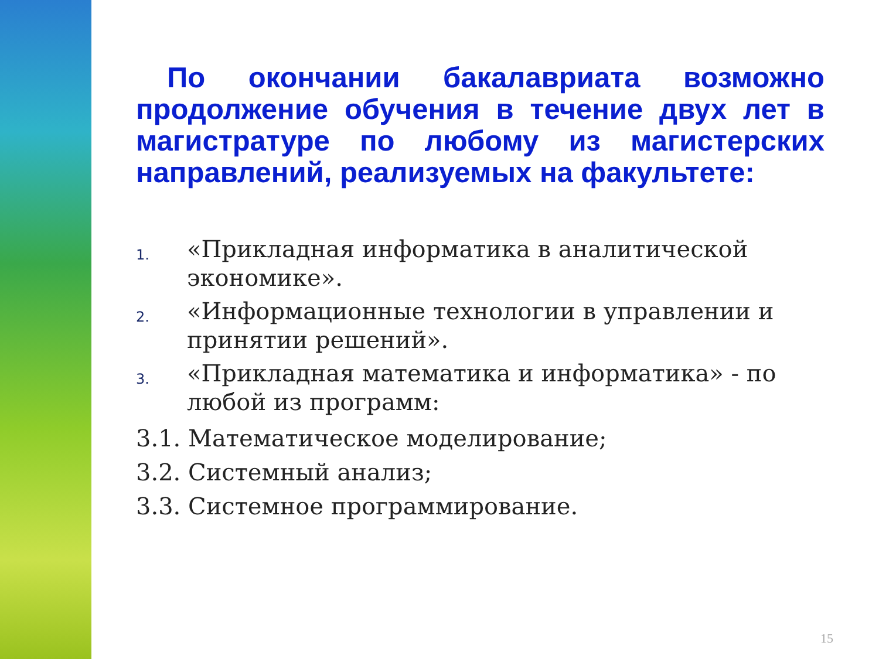По окончании бакалавриата возможно продолжение обучения в течение двух лет в магистратуре по любому из магистерских направлений, реализуемых на факультете:
1.
«Прикладная информатика в аналитической экономике».
2.
«Информационные технологии в управлении и принятии решений».
3.
«Прикладная математика и информатика» - по любой из программ:
3.1. Математическое моделирование;
3.2. Системный анализ;
3.3. Системное программирование.
15